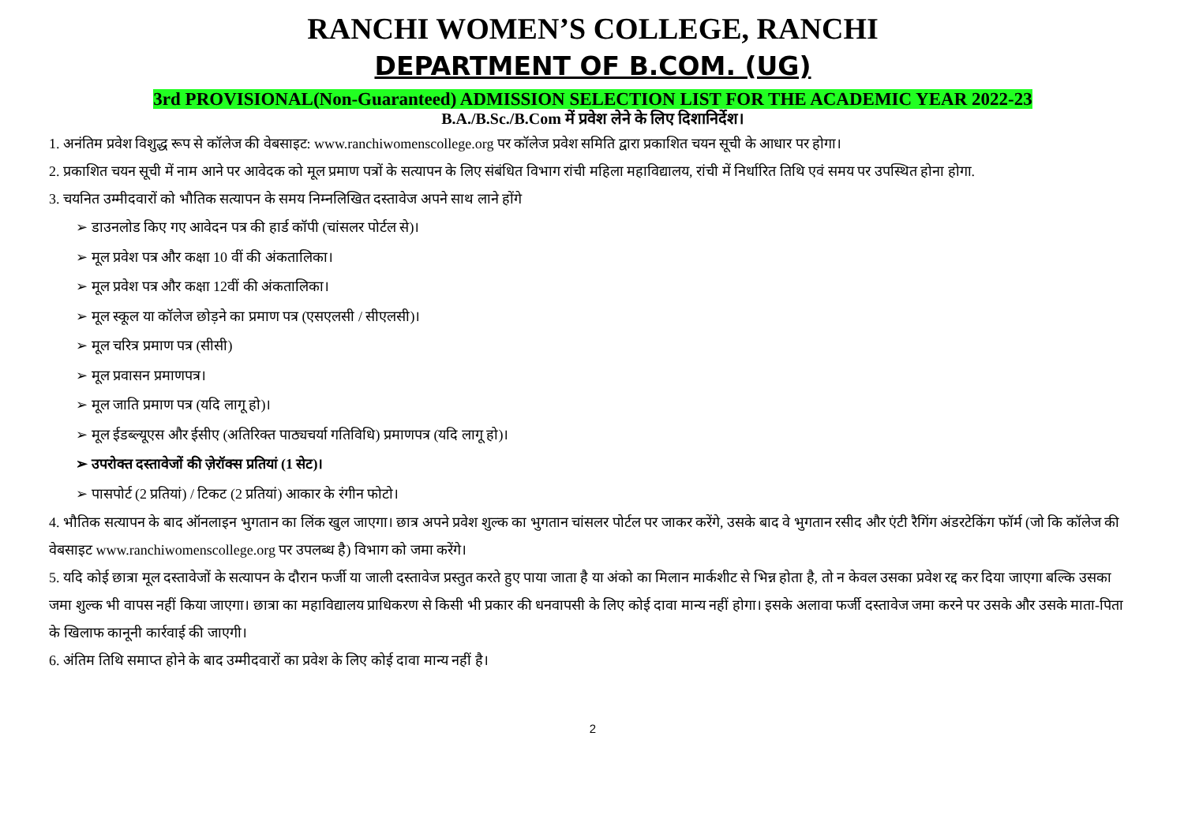RANCHI WOMEN’S COLLEGE, RANCHI
DEPARTMENT OF B.COM. (UG)
3rd PROVISIONAL(Non-Guaranteed) ADMISSION SELECTION LIST FOR THE ACADEMIC YEAR 2022-23
B.A./B.Sc./B.Com में प्रवेश लेने के लिए दिशानिर्देश।
1. अनंतिम प्रवेश विशुद्ध रूप से कॉलेज की वेबसाइट: www.ranchiwomenscollege.org पर कॉलेज प्रवेश समिति द्वारा प्रकाशित चयन सूची के आधार पर होगा।
2. प्रकाशित चयन सूची में नाम आने पर आवेदक को मूल प्रमाण पत्रों के सत्यापन के लिए संबंधित विभाग रांची महिला महाविद्यालय, रांची में निर्धारित तिथि एवं समय पर उपस्थित होना होगा.
3. चयनित उम्मीदवारों को भौतिक सत्यापन के समय निम्नलिखित दस्तावेज अपने साथ लाने होंगे
➢ डाउनलोड किए गए आवेदन पत्र की हार्ड कॉपी (चांसलर पोर्टल से)।
➢ मूल प्रवेश पत्र और कक्षा 10 वीं की अंकतालिका।
➢ मूल प्रवेश पत्र और कक्षा 12वीं की अंकतालिका।
➢ मूल स्कूल या कॉलेज छोड़ने का प्रमाण पत्र (एसएलसी / सीएलसी)।
➢ मूल चरित्र प्रमाण पत्र (सीसी)
➢ मूल प्रवासन प्रमाणपत्र।
➢ मूल जाति प्रमाण पत्र (यदि लागू हो)।
➢ मूल ईडब्ल्यूएस और ईसीए (अतिरिक्त पाठ्यचर्या गतिविधि) प्रमाणपत्र (यदि लागू हो)।
➢ उपरोक्त दस्तावेजों की ज़ेरॉक्स प्रतियां (1 सेट)।
➢ पासपोर्ट (2 प्रतियां) / टिकट (2 प्रतियां) आकार के रंगीन फोटो।
4. भौतिक सत्यापन के बाद ऑनलाइन भुगतान का लिंक खुल जाएगा। छात्र अपने प्रवेश शुल्क का भुगतान चांसलर पोर्टल पर जाकर करेंगे, उसके बाद वे भुगतान रसीद और एंटी रैगिंग अंडरटेकिंग फॉर्म (जो कि कॉलेज की वेबसाइट www.ranchiwomenscollege.org पर उपलब्ध है) विभाग को जमा करेंगे।
5. यदि कोई छात्रा मूल दस्तावेजों के सत्यापन के दौरान फर्जी या जाली दस्तावेज प्रस्तुत करते हुए पाया जाता है या अंको का मिलान मार्कशीट से भिन्न होता है, तो न केवल उसका प्रवेश रद्द कर दिया जाएगा बल्कि उसका जमा शुल्क भी वापस नहीं किया जाएगा। छात्रा का महाविद्यालय प्राधिकरण से किसी भी प्रकार की धनवापसी के लिए कोई दावा मान्य नहीं होगा। इसके अलावा फर्जी दस्तावेज जमा करने पर उसके और उसके माता-पिता के खिलाफ कानूनी कार्रवाई की जाएगी।
6. अंतिम तिथि समाप्त होने के बाद उम्मीदवारों का प्रवेश के लिए कोई दावा मान्य नहीं है।
2